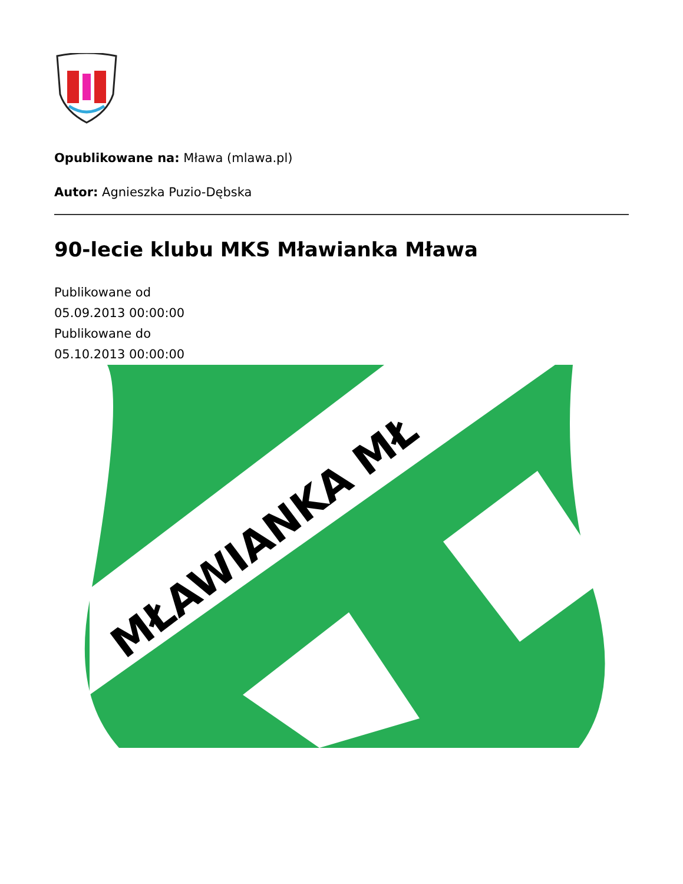Opublikowane na: Mława (mlawa.pl)
Autor: Agnieszka Puzio-Dębska
90-lecie klubu MKS Mławianka Mława
Publikowane od
05.09.2013 00:00:00
Publikowane do
05.10.2013 00:00:00
MŁAWIANKA MŁ